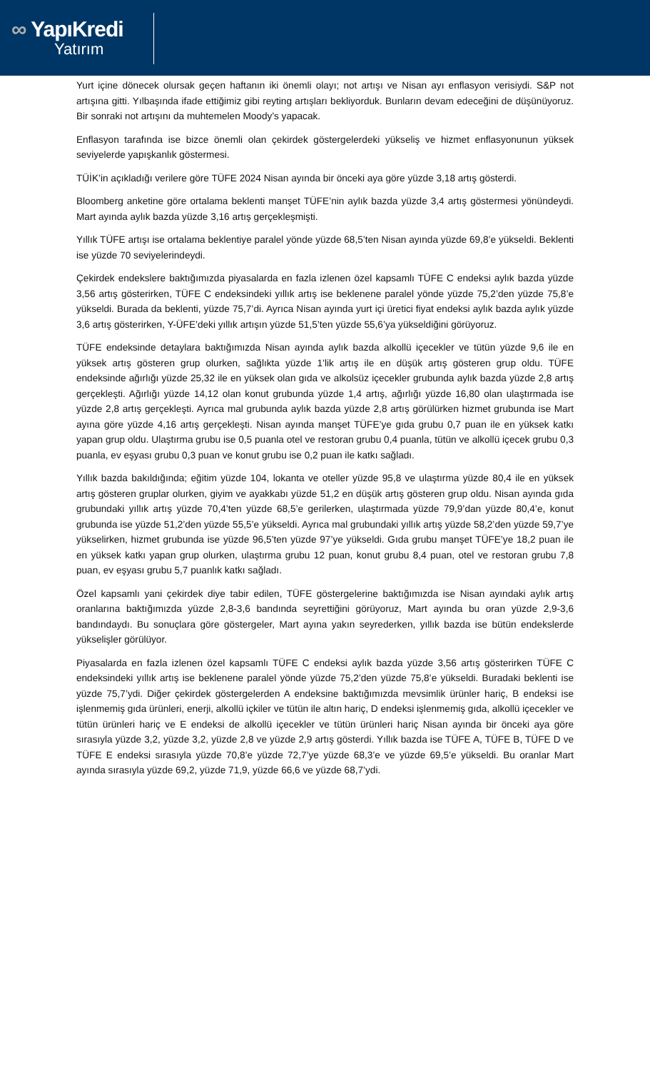∞ YapıKredi
Yatırım
Yurt içine dönecek olursak geçen haftanın iki önemli olayı; not artışı ve Nisan ayı enflasyon verisiydi. S&P not artışına gitti. Yılbaşında ifade ettiğimiz gibi reyting artışları bekliyorduk. Bunların devam edeceğini de düşünüyoruz. Bir sonraki not artışını da muhtemelen Moody’s yapacak.
Enflasyon tarafında ise bizce önemli olan çekirdek göstergelerdeki yükseliş ve hizmet enflasyonunun yüksek seviyelerde yapışkanlık göstermesi.
TÜİK’in açıkladığı verilere göre TÜFE 2024 Nisan ayında bir önceki aya göre yüzde 3,18 artış gösterdi.
Bloomberg anketine göre ortalama beklenti manşet TÜFE’nin aylık bazda yüzde 3,4 artış göstermesi yönündeydi. Mart ayında aylık bazda yüzde 3,16 artış gerçekleşmişti.
Yıllık TÜFE artışı ise ortalama beklentiye paralel yönde yüzde 68,5’ten Nisan ayında yüzde 69,8’e yükseldi. Beklenti ise yüzde 70 seviyelerindeydi.
Çekirdek endekslere baktığımızda piyasalarda en fazla izlenen özel kapsamlı TÜFE C endeksi aylık bazda yüzde 3,56 artış gösterirken, TÜFE C endeksindeki yıllık artış ise beklenene paralel yönde yüzde 75,2’den yüzde 75,8’e yükseldi. Burada da beklenti, yüzde 75,7’di. Ayrıca Nisan ayında yurt içi üretici fiyat endeksi aylık bazda aylık yüzde 3,6 artış gösterirken, Y-ÜFE’deki yıllık artışın yüzde 51,5’ten yüzde 55,6’ya yükseldiğini görüyoruz.
TÜFE endeksinde detaylara baktığımızda Nisan ayında aylık bazda alkollü içecekler ve tütün yüzde 9,6 ile en yüksek artış gösteren grup olurken, sağlıkta yüzde 1’lik artış ile en düşük artış gösteren grup oldu. TÜFE endeksinde ağırlığı yüzde 25,32 ile en yüksek olan gıda ve alkolsüz içecekler grubunda aylık bazda yüzde 2,8 artış gerçekleşti. Ağırlığı yüzde 14,12 olan konut grubunda yüzde 1,4 artış, ağırlığı yüzde 16,80 olan ulaştırmada ise yüzde 2,8 artış gerçekleşti. Ayrıca mal grubunda aylık bazda yüzde 2,8 artış görülürken hizmet grubunda ise Mart ayına göre yüzde 4,16 artış gerçekleşti. Nisan ayında manşet TÜFE’ye gıda grubu 0,7 puan ile en yüksek katkı yapan grup oldu. Ulaştırma grubu ise 0,5 puanla otel ve restoran grubu 0,4 puanla, tütün ve alkollü içecek grubu 0,3 puanla, ev eşyası grubu 0,3 puan ve konut grubu ise 0,2 puan ile katkı sağladı.
Yıllık bazda bakıldığında; eğitim yüzde 104, lokanta ve oteller yüzde 95,8 ve ulaştırma yüzde 80,4 ile en yüksek artış gösteren gruplar olurken, giyim ve ayakkabı yüzde 51,2 en düşük artış gösteren grup oldu. Nisan ayında gıda grubundaki yıllık artış yüzde 70,4’ten yüzde 68,5’e gerilerken, ulaştırmada yüzde 79,9’dan yüzde 80,4’e, konut grubunda ise yüzde 51,2’den yüzde 55,5’e yükseldi. Ayrıca mal grubundaki yıllık artış yüzde 58,2’den yüzde 59,7’ye yükselirken, hizmet grubunda ise yüzde 96,5’ten yüzde 97’ye yükseldi. Gıda grubu manşet TÜFE’ye 18,2 puan ile en yüksek katkı yapan grup olurken, ulaştırma grubu 12 puan, konut grubu 8,4 puan, otel ve restoran grubu 7,8 puan, ev eşyası grubu 5,7 puanlık katkı sağladı.
Özel kapsamlı yani çekirdek diye tabir edilen, TÜFE göstergelerine baktığımızda ise Nisan ayındaki aylık artış oranlarına baktığımızda yüzde 2,8-3,6 bandında seyrettiğini görüyoruz, Mart ayında bu oran yüzde 2,9-3,6 bandındaydı. Bu sonuçlara göre göstergeler, Mart ayına yakın seyrederken, yıllık bazda ise bütün endekslerde yükselişler görülüyor.
Piyasalarda en fazla izlenen özel kapsamlı TÜFE C endeksi aylık bazda yüzde 3,56 artış gösterirken TÜFE C endeksindeki yıllık artış ise beklenene paralel yönde yüzde 75,2’den yüzde 75,8’e yükseldi. Buradaki beklenti ise yüzde 75,7’ydi. Diğer çekirdek göstergelerden A endeksine baktığımızda mevsimlik ürünler hariç, B endeksi ise işlenmemiş gıda ürünleri, enerji, alkollü içkiler ve tütün ile altın hariç, D endeksi işlenmemiş gıda, alkollü içecekler ve tütün ürünleri hariç ve E endeksi de alkollü içecekler ve tütün ürünleri hariç Nisan ayında bir önceki aya göre sırasıyla yüzde 3,2, yüzde 3,2, yüzde 2,8 ve yüzde 2,9 artış gösterdi. Yıllık bazda ise TÜFE A, TÜFE B, TÜFE D ve TÜFE E endeksi sırasıyla yüzde 70,8’e yüzde 72,7’ye yüzde 68,3’e ve yüzde 69,5’e yükseldi. Bu oranlar Mart ayında sırasıyla yüzde 69,2, yüzde 71,9, yüzde 66,6 ve yüzde 68,7’ydi.